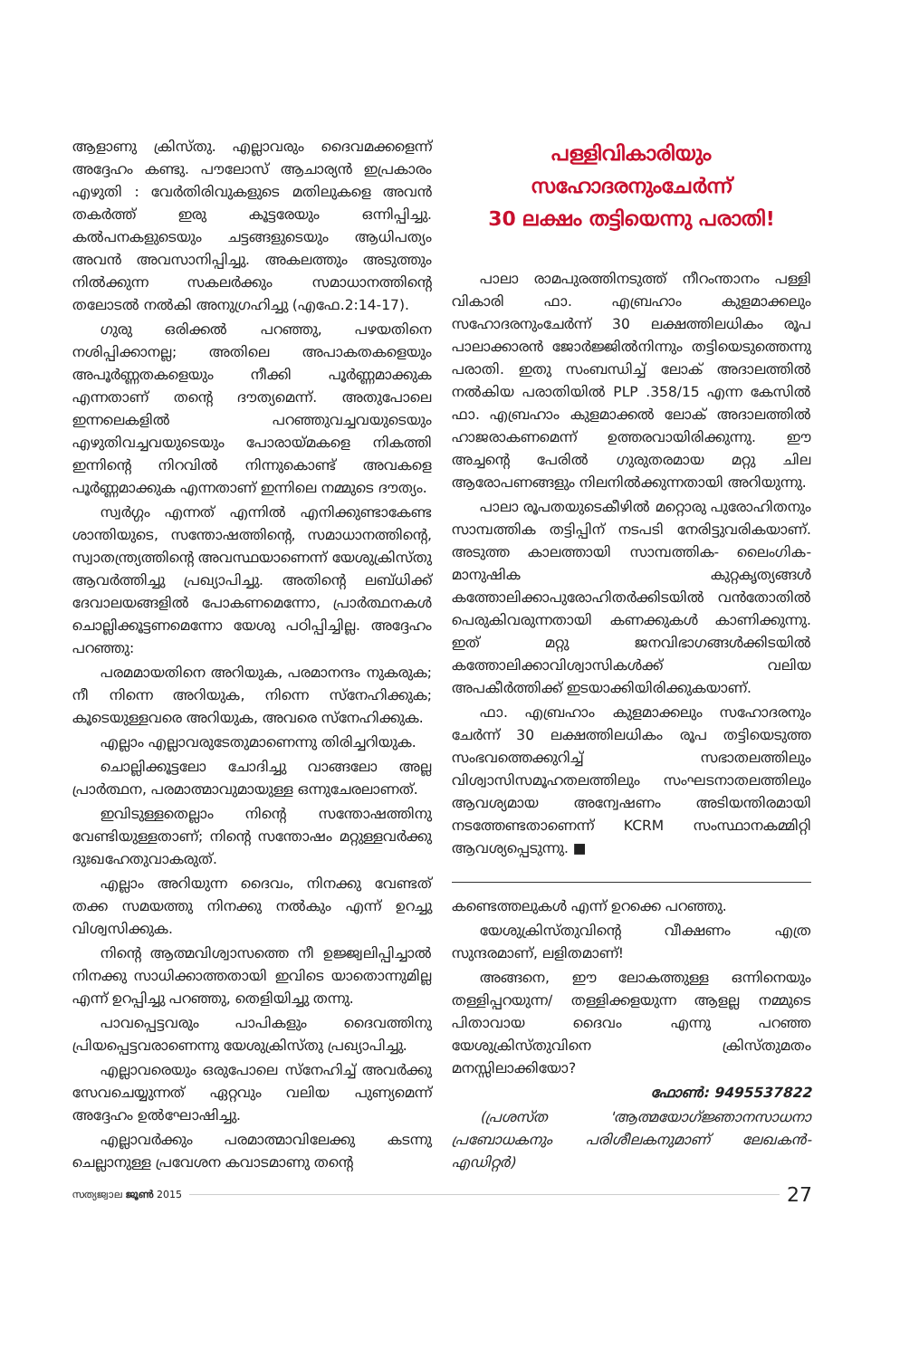ആളാണു ക്രിസ്തു. എല്ലാവരും ദൈവമക്കളെന്ന് അദ്ദേഹം കണ്ടു. പൗലോസ് ആചാര്യൻ ഇപ്രകാരം എഴുതി : വേർതിരിവുകളുടെ മതിലുകളെ അവൻ തകർത്ത് ഇരു കൂട്ടരേയും ഒന്നിപ്പിച്ചു. കൽപനകളുടെയും ചട്ടങ്ങളുടെയും ആധിപത്യം അവൻ അവസാനിപ്പിച്ചു. അകലത്തും അടുത്തും നിൽക്കുന്ന സകലർക്കും സമാധാനത്തിന്റെ തലോടൽ നൽകി അനുഗ്രഹിച്ചു (എഫേ.2:14-17).
ഗുരു ഒരിക്കൽ പറഞ്ഞു, പഴയതിനെ നശിപ്പിക്കാനല്ല; അതിലെ അപാകതകളെയും അപൂർണ്ണതകളെയും നീക്കി പൂർണ്ണമാക്കുക എന്നതാണ് തന്റെ ദൗത്യമെന്ന്. അതുപോലെ ഇന്നലെകളിൽ പറഞ്ഞുവച്ചവയുടെയും എഴുതിവച്ചവയുടെയും പോരായ്മകളെ നികത്തി ഇന്നിന്റെ നിറവിൽ നിന്നുകൊണ്ട് അവകളെ പൂർണ്ണമാക്കുക എന്നതാണ് ഇന്നിലെ നമ്മുടെ ദൗത്യം.
സ്വർഗ്ഗം എന്നത് എന്നിൽ എനിക്കുണ്ടാകേണ്ട ശാന്തിയുടെ, സന്തോഷത്തിന്റെ, സമാധാനത്തിന്റെ, സ്വാതന്ത്ര്യത്തിന്റെ അവസ്ഥയാണെന്ന് യേശുക്രിസ്തു ആവർത്തിച്ചു പ്രഖ്യാപിച്ചു. അതിന്റെ ലബ്ധിക്ക് ദേവാലയങ്ങളിൽ പോകണമെന്നോ, പ്രാർത്ഥനകൾ ചൊല്ലിക്കൂട്ടണമെന്നോ യേശു പഠിപ്പിച്ചില്ല. അദ്ദേഹം പറഞ്ഞു:
പരമമായതിനെ അറിയുക, പരമാനന്ദം നുകരുക; നീ നിന്നെ അറിയുക, നിന്നെ സ്നേഹിക്കുക; കൂടെയുള്ളവരെ അറിയുക, അവരെ സ്നേഹിക്കുക.
എല്ലാം എല്ലാവരുടേതുമാണെന്നു തിരിച്ചറിയുക.
ചൊല്ലിക്കൂട്ടലോ ചോദിച്ചു വാങ്ങലോ അല്ല പ്രാർത്ഥന, പരമാത്മാവുമായുള്ള ഒന്നുചേരലാണത്.
ഇവിടുള്ളതെല്ലാം നിന്റെ സന്തോഷത്തിനു വേണ്ടിയുള്ളതാണ്; നിന്റെ സന്തോഷം മറ്റുള്ളവർക്കു ദുഃഖഹേതുവാകരുത്.
എല്ലാം അറിയുന്ന ദൈവം, നിനക്കു വേണ്ടത് തക്ക സമയത്തു നിനക്കു നൽകും എന്ന് ഉറച്ചു വിശ്വസിക്കുക.
നിന്റെ ആത്മവിശ്വാസത്തെ നീ ഉജ്ജ്വലിപ്പിച്ചാൽ നിനക്കു സാധിക്കാത്തതായി ഇവിടെ യാതൊന്നുമില്ല എന്ന് ഉറപ്പിച്ചു പറഞ്ഞു, തെളിയിച്ചു തന്നു.
പാവപ്പെട്ടവരും പാപികളും ദൈവത്തിനു പ്രിയപ്പെട്ടവരാണെന്നു യേശുക്രിസ്തു പ്രഖ്യാപിച്ചു.
എല്ലാവരെയും ഒരുപോലെ സ്നേഹിച്ച് അവർക്കു സേവചെയ്യുന്നത് ഏറ്റവും വലിയ പുണ്യമെന്ന് അദ്ദേഹം ഉൽഘോഷിച്ചു.
എല്ലാവർക്കും പരമാത്മാവിലേക്കു കടന്നു ചെല്ലാനുള്ള പ്രവേശന കവാടമാണു തന്റെ
പള്ളിവികാരിയും
സഹോദരനുംചേർന്ന്
30 ലക്ഷം തട്ടിയെന്നു പരാതി!
പാലാ രാമപുരത്തിനടുത്ത് നീറംന്താനം പള്ളി വികാരി ഫാ. എബ്രഹാം കുളമാക്കലും സഹോദരനുംചേർന്ന് 30 ലക്ഷത്തിലധികം രൂപ പാലാക്കാരൻ ജോർജ്ജിൽനിന്നും തട്ടിയെടുത്തെന്നു പരാതി. ഇതു സംബന്ധിച്ച് ലോക് അദാലത്തിൽ നൽകിയ പരാതിയിൽ PLP .358/15 എന്ന കേസിൽ ഫാ. എബ്രഹാം കുളമാക്കൽ ലോക് അദാലത്തിൽ ഹാജരാകണമെന്ന് ഉത്തരവായിരിക്കുന്നു. ഈ അച്ചന്റെ പേരിൽ ഗുരുതരമായ മറ്റു ചില ആരോപണങ്ങളും നിലനിൽക്കുന്നതായി അറിയുന്നു.
പാലാ രൂപതയുടെകീഴിൽ മറ്റൊരു പുരോഹിതനും സാമ്പത്തിക തട്ടിപ്പിന് നടപടി നേരിട്ടുവരികയാണ്. അടുത്ത കാലത്തായി സാമ്പത്തിക- ലൈംഗിക-മാനുഷിക കുറ്റകൃത്യങ്ങൾ കത്തോലിക്കാപുരോഹിതർക്കിടയിൽ വൻതോതിൽ പെരുകിവരുന്നതായി കണക്കുകൾ കാണിക്കുന്നു. ഇത് മറ്റു ജനവിഭാഗങ്ങൾക്കിടയിൽ കത്തോലിക്കാവിശ്വാസികൾക്ക് വലിയ അപകീർത്തിക്ക് ഇടയാക്കിയിരിക്കുകയാണ്.
ഫാ. എബ്രഹാം കുളമാക്കലും സഹോദരനും ചേർന്ന് 30 ലക്ഷത്തിലധികം രൂപ തട്ടിയെടുത്ത സംഭവത്തെക്കുറിച്ച് സഭാതലത്തിലും വിശ്വാസിസമൂഹതലത്തിലും സംഘടനാതലത്തിലും ആവശ്യമായ അന്വേഷണം അടിയന്തിരമായി നടത്തേണ്ടതാണെന്ന് KCRM സംസ്ഥാനകമ്മിറ്റി ആവശ്യപ്പെടുന്നു. ■
കണ്ടെത്തലുകൾ എന്ന് ഉറക്കെ പറഞ്ഞു.
യേശുക്രിസ്തുവിന്റെ വീക്ഷണം എത്ര സുന്ദരമാണ്, ലളിതമാണ്!
അങ്ങനെ, ഈ ലോകത്തുള്ള ഒന്നിനെയും തള്ളിപ്പറയുന്ന/ തള്ളിക്കളയുന്ന ആളല്ല നമ്മുടെ പിതാവായ ദൈവം എന്നു പറഞ്ഞ യേശുക്രിസ്തുവിനെ ക്രിസ്തുമതം മനസ്സിലാക്കിയോ?
ഫോൺ: 9495537822
(പ്രശസ്ത 'ആത്മയോഗ്ജ്ഞാനസാധനാ പ്രബോധകനും പരിശീലകനുമാണ് ലേഖകൻ-എഡിറ്റർ)
സത്യജ്വാല ജൂൺ 2015 27